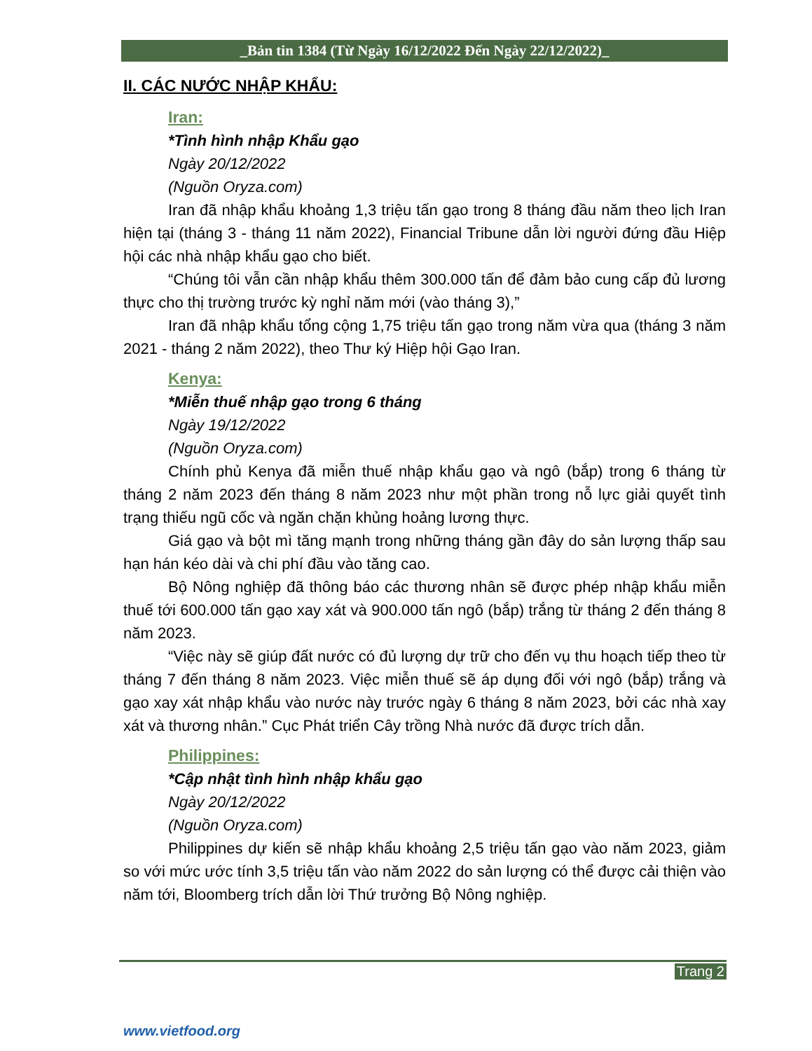_Bản tin 1384 (Từ Ngày 16/12/2022 Đến Ngày 22/12/2022)_
II. CÁC NƯỚC NHẬP KHẨU:
Iran:
*Tình hình nhập Khẩu gạo
Ngày 20/12/2022
(Nguồn Oryza.com)
Iran đã nhập khẩu khoảng 1,3 triệu tấn gạo trong 8 tháng đầu năm theo lịch Iran hiện tại (tháng 3 - tháng 11 năm 2022), Financial Tribune dẫn lời người đứng đầu Hiệp hội các nhà nhập khẩu gạo cho biết.
“Chúng tôi vẫn cần nhập khẩu thêm 300.000 tấn để đảm bảo cung cấp đủ lương thực cho thị trường trước kỳ nghỉ năm mới (vào tháng 3),”
Iran đã nhập khẩu tổng cộng 1,75 triệu tấn gạo trong năm vừa qua (tháng 3 năm 2021 - tháng 2 năm 2022), theo Thư ký Hiệp hội Gạo Iran.
Kenya:
*Miễn thuế nhập gạo trong 6 tháng
Ngày 19/12/2022
(Nguồn Oryza.com)
Chính phủ Kenya đã miễn thuế nhập khẩu gạo và ngô (bắp) trong 6 tháng từ tháng 2 năm 2023 đến tháng 8 năm 2023 như một phần trong nỗ lực giải quyết tình trạng thiếu ngũ cốc và ngăn chặn khủng hoảng lương thực.
Giá gạo và bột mì tăng mạnh trong những tháng gần đây do sản lượng thấp sau hạn hán kéo dài và chi phí đầu vào tăng cao.
Bộ Nông nghiệp đã thông báo các thương nhân sẽ được phép nhập khẩu miễn thuế tới 600.000 tấn gạo xay xát và 900.000 tấn ngô (bắp) trắng từ tháng 2 đến tháng 8 năm 2023.
“Việc này sẽ giúp đất nước có đủ lượng dự trữ cho đến vụ thu hoạch tiếp theo từ tháng 7 đến tháng 8 năm 2023. Việc miễn thuế sẽ áp dụng đối với ngô (bắp) trắng và gạo xay xát nhập khẩu vào nước này trước ngày 6 tháng 8 năm 2023, bởi các nhà xay xát và thương nhân.” Cục Phát triển Cây trồng Nhà nước đã được trích dẫn.
Philippines:
*Cập nhật tình hình nhập khẩu gạo
Ngày 20/12/2022
(Nguồn Oryza.com)
Philippines dự kiến sẽ nhập khẩu khoảng 2,5 triệu tấn gạo vào năm 2023, giảm so với mức ước tính 3,5 triệu tấn vào năm 2022 do sản lượng có thể được cải thiện vào năm tới, Bloomberg trích dẫn lời Thứ trưởng Bộ Nông nghiệp.
Trang 2
www.vietfood.org